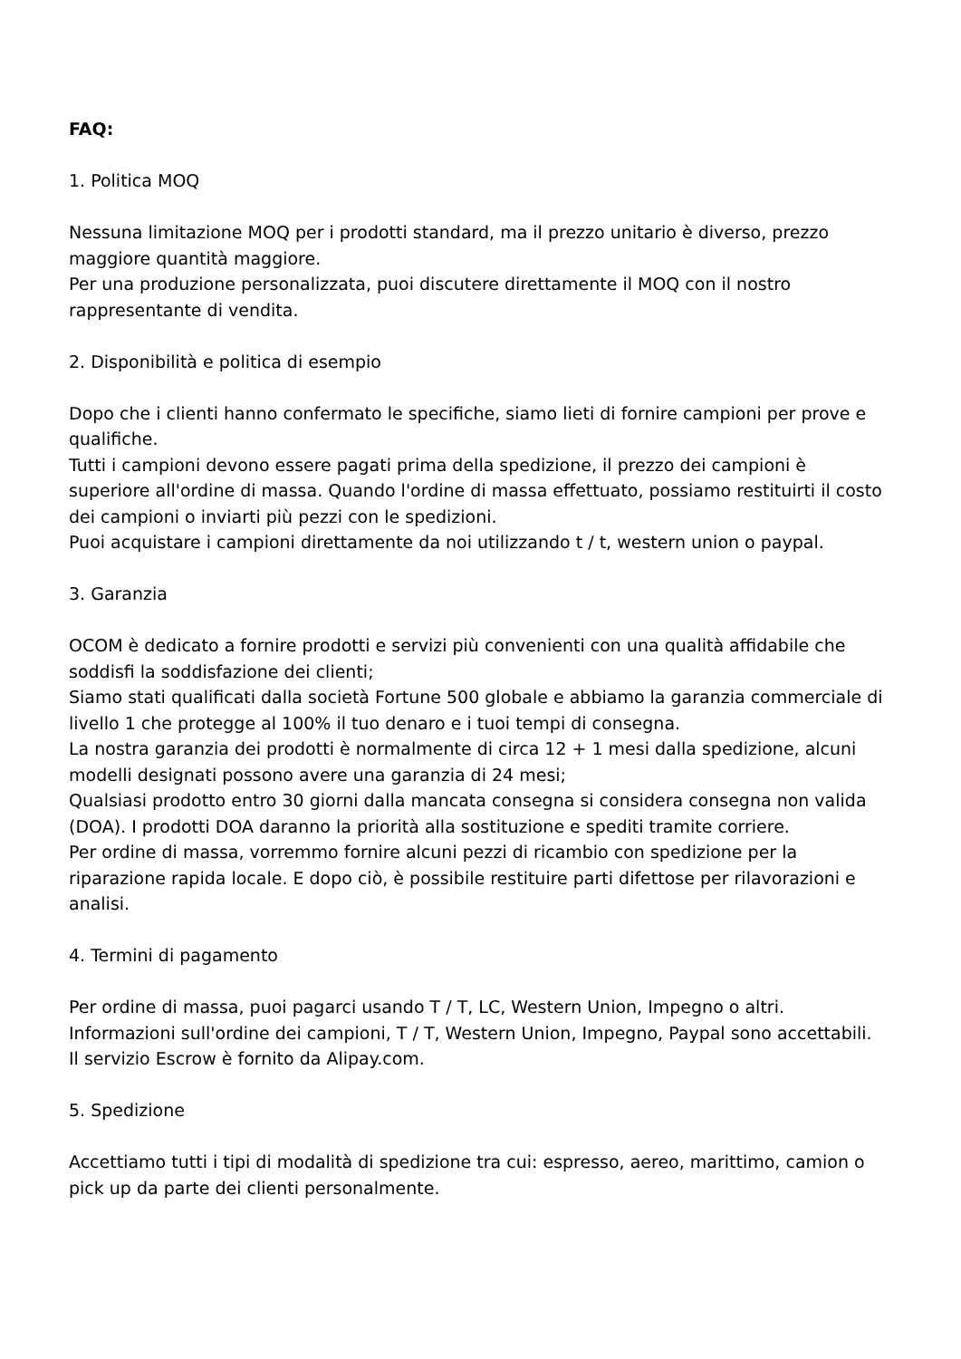FAQ:
1. Politica MOQ
Nessuna limitazione MOQ per i prodotti standard, ma il prezzo unitario è diverso, prezzo maggiore quantità maggiore.
Per una produzione personalizzata, puoi discutere direttamente il MOQ con il nostro rappresentante di vendita.
2. Disponibilità e politica di esempio
Dopo che i clienti hanno confermato le specifiche, siamo lieti di fornire campioni per prove e qualifiche.
Tutti i campioni devono essere pagati prima della spedizione, il prezzo dei campioni è superiore all'ordine di massa. Quando l'ordine di massa effettuato, possiamo restituirti il costo dei campioni o inviarti più pezzi con le spedizioni.
Puoi acquistare i campioni direttamente da noi utilizzando t / t, western union o paypal.
3. Garanzia
OCOM è dedicato a fornire prodotti e servizi più convenienti con una qualità affidabile che soddisfi la soddisfazione dei clienti;
Siamo stati qualificati dalla società Fortune 500 globale e abbiamo la garanzia commerciale di livello 1 che protegge al 100% il tuo denaro e i tuoi tempi di consegna.
La nostra garanzia dei prodotti è normalmente di circa 12 + 1 mesi dalla spedizione, alcuni modelli designati possono avere una garanzia di 24 mesi;
Qualsiasi prodotto entro 30 giorni dalla mancata consegna si considera consegna non valida (DOA). I prodotti DOA daranno la priorità alla sostituzione e spediti tramite corriere.
Per ordine di massa, vorremmo fornire alcuni pezzi di ricambio con spedizione per la riparazione rapida locale. E dopo ciò, è possibile restituire parti difettose per rilavorazioni e analisi.
4. Termini di pagamento
Per ordine di massa, puoi pagarci usando T / T, LC, Western Union, Impegno o altri.
Informazioni sull'ordine dei campioni, T / T, Western Union, Impegno, Paypal sono accettabili.
Il servizio Escrow è fornito da Alipay.com.
5. Spedizione
Accettiamo tutti i tipi di modalità di spedizione tra cui: espresso, aereo, marittimo, camion o pick up da parte dei clienti personalmente.